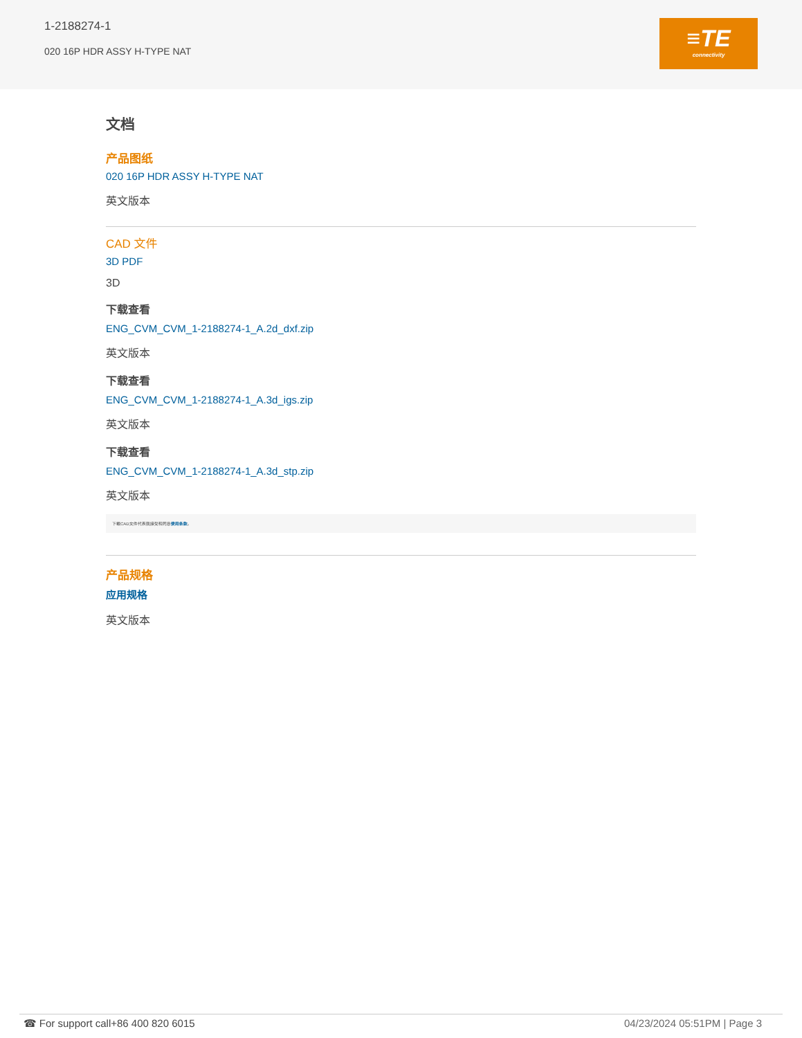1-2188274-1
020 16P HDR ASSY H-TYPE NAT
≡TE
connectivity
文档
产品图纸
020 16P HDR ASSY H-TYPE NAT
英文版本
CAD 文件
3D PDF
3D
下载查看
ENG_CVM_CVM_1-2188274-1_A.2d_dxf.zip
英文版本
下载查看
ENG_CVM_CVM_1-2188274-1_A.3d_igs.zip
英文版本
下载查看
ENG_CVM_CVM_1-2188274-1_A.3d_stp.zip
英文版本
下载CAD文件代表我接受和同意使用条款。
产品规格
应用规格
英文版本
☎ For support call+86 400 820 6015 04/23/2024 05:51PM | Page 3